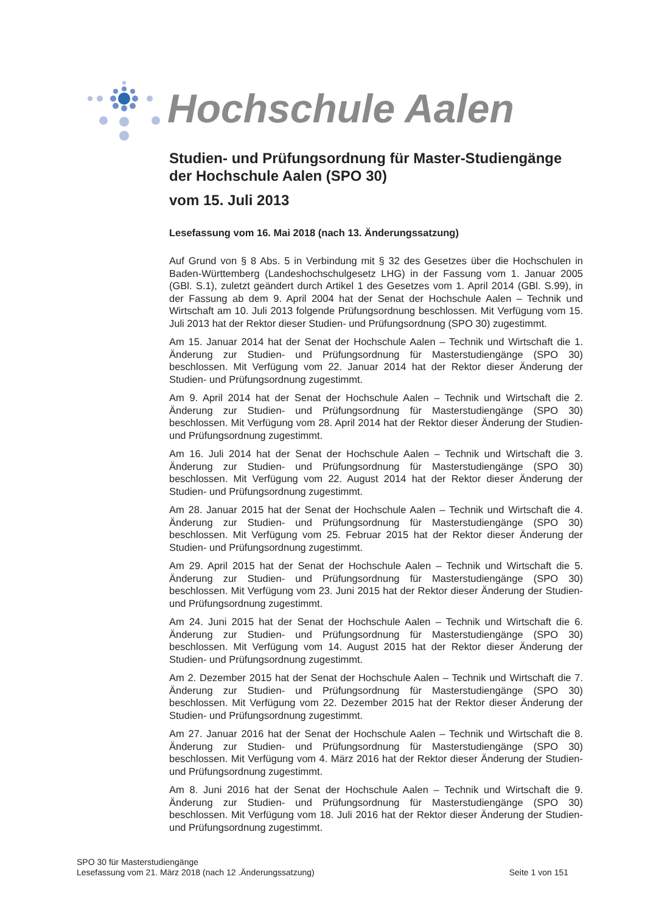Hochschule Aalen
Studien- und Prüfungsordnung für Master-Studiengänge der Hochschule Aalen (SPO 30)
vom 15. Juli 2013
Lesefassung vom 16. Mai 2018 (nach 13. Änderungssatzung)
Auf Grund von § 8 Abs. 5 in Verbindung mit § 32 des Gesetzes über die Hochschulen in Baden-Württemberg (Landeshochschulgesetz LHG) in der Fassung vom 1. Januar 2005 (GBl. S.1), zuletzt geändert durch Artikel 1 des Gesetzes vom 1. April 2014 (GBl. S.99), in der Fassung ab dem 9. April 2004 hat der Senat der Hochschule Aalen – Technik und Wirtschaft am 10. Juli 2013 folgende Prüfungsordnung beschlossen. Mit Verfügung vom 15. Juli 2013 hat der Rektor dieser Studien- und Prüfungsordnung (SPO 30) zugestimmt.
Am 15. Januar 2014 hat der Senat der Hochschule Aalen – Technik und Wirtschaft die 1. Änderung zur Studien- und Prüfungsordnung für Masterstudiengänge (SPO 30) beschlossen. Mit Verfügung vom 22. Januar 2014 hat der Rektor dieser Änderung der Studien- und Prüfungsordnung zugestimmt.
Am 9. April 2014 hat der Senat der Hochschule Aalen – Technik und Wirtschaft die 2. Änderung zur Studien- und Prüfungsordnung für Masterstudiengänge (SPO 30) beschlossen. Mit Verfügung vom 28. April 2014 hat der Rektor dieser Änderung der Studien- und Prüfungsordnung zugestimmt.
Am 16. Juli 2014 hat der Senat der Hochschule Aalen – Technik und Wirtschaft die 3. Änderung zur Studien- und Prüfungsordnung für Masterstudiengänge (SPO 30) beschlossen. Mit Verfügung vom 22. August 2014 hat der Rektor dieser Änderung der Studien- und Prüfungsordnung zugestimmt.
Am 28. Januar 2015 hat der Senat der Hochschule Aalen – Technik und Wirtschaft die 4. Änderung zur Studien- und Prüfungsordnung für Masterstudiengänge (SPO 30) beschlossen. Mit Verfügung vom 25. Februar 2015 hat der Rektor dieser Änderung der Studien- und Prüfungsordnung zugestimmt.
Am 29. April 2015 hat der Senat der Hochschule Aalen – Technik und Wirtschaft die 5. Änderung zur Studien- und Prüfungsordnung für Masterstudiengänge (SPO 30) beschlossen. Mit Verfügung vom 23. Juni 2015 hat der Rektor dieser Änderung der Studien- und Prüfungsordnung zugestimmt.
Am 24. Juni 2015 hat der Senat der Hochschule Aalen – Technik und Wirtschaft die 6. Änderung zur Studien- und Prüfungsordnung für Masterstudiengänge (SPO 30) beschlossen. Mit Verfügung vom 14. August 2015 hat der Rektor dieser Änderung der Studien- und Prüfungsordnung zugestimmt.
Am 2. Dezember 2015 hat der Senat der Hochschule Aalen – Technik und Wirtschaft die 7. Änderung zur Studien- und Prüfungsordnung für Masterstudiengänge (SPO 30) beschlossen. Mit Verfügung vom 22. Dezember 2015 hat der Rektor dieser Änderung der Studien- und Prüfungsordnung zugestimmt.
Am 27. Januar 2016 hat der Senat der Hochschule Aalen – Technik und Wirtschaft die 8. Änderung zur Studien- und Prüfungsordnung für Masterstudiengänge (SPO 30) beschlossen. Mit Verfügung vom 4. März 2016 hat der Rektor dieser Änderung der Studien- und Prüfungsordnung zugestimmt.
Am 8. Juni 2016 hat der Senat der Hochschule Aalen – Technik und Wirtschaft die 9. Änderung zur Studien- und Prüfungsordnung für Masterstudiengänge (SPO 30) beschlossen. Mit Verfügung vom 18. Juli 2016 hat der Rektor dieser Änderung der Studien- und Prüfungsordnung zugestimmt.
SPO 30 für Masterstudiengänge
Lesefassung vom 21. März 2018 (nach 12 .Änderungssatzung) Seite 1 von 151